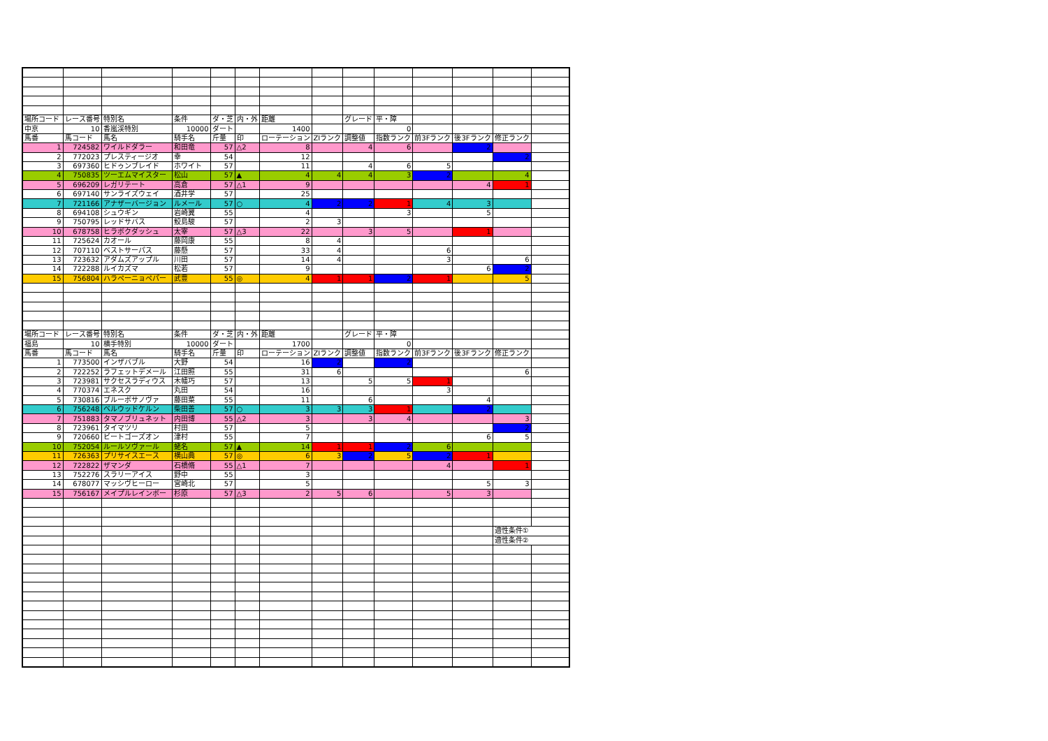| 場所コード | レース番号 | 特別名 | 条件 | ダ・芝 | 内・外 | 距離 | | グレード | 平・障 | | | | |
| 中京 | 10 | 香嵐渓特別 | 10000 | ダート | | 1400 | | | 0 | | | | |
| 馬番 | 馬コード | 馬名 | 騎手名 | 斤量 | 印 | ローテーション | ZIランク | 調整値 | 指数ランク | 前3Fランク | 後3Fランク | 修正ランク | |
| 1 | 724582 | ワイルドダラー | 和田竜 | 57 | △2 | 8 | | 4 | 6 | | 2 | | |
| 2 | 772023 | プレスティージオ | 幸 | 54 | | 12 | | | | | | 2 | |
| 3 | 697360 | ヒドゥンブレイド | ホワイト | 57 | | 11 | | 4 | 6 | 5 | | | |
| 4 | 750835 | ツーエムマイスター | 松山 | 57 | ▲ | 4 | 4 | 4 | 3 | 2 | | 4 | |
| 5 | 696209 | レガリテート | 高倉 | 57 | △1 | 9 | | | | | 4 | 1 | |
| 6 | 697140 | サンライズウェイ | 酒井学 | 57 | | 25 | | | | | | | |
| 7 | 721166 | アナザーバージョン | ルメール | 57 | ○ | 4 | 2 | 2 | 1 | 4 | 3 | | |
| 8 | 694108 | シュウギン | 岩崎翼 | 55 | | 4 | | | 3 | | 5 | | |
| 9 | 750795 | レッドサバス | 鮫島駿 | 57 | | 2 | 3 | | | | | | |
| 10 | 678758 | ヒラボクダッシュ | 太宰 | 57 | △3 | 22 | | 3 | 5 | | 1 | | |
| 11 | 725624 | カオール | 藤岡康 | 55 | | 8 | 4 | | | | | | |
| 12 | 707110 | ベストサーパス | 藤懸 | 57 | | 33 | 4 | | | 6 | | | |
| 13 | 723632 | アダムズアップル | 川田 | 57 | | 14 | 4 | | | 3 | | 6 | |
| 14 | 722288 | ルイカズマ | 松若 | 57 | | 9 | | | | | 6 | 2 | |
| 15 | 756804 | ハラペーニョペパー | 武豊 | 55 | ◎ | 4 | 1 | 1 | 2 | 1 | | 5 | |
| 場所コード | レース番号 | 特別名 | 条件 | ダ・芝 | 内・外 | 距離 | | グレード | 平・障 | | | | |
| 福島 | 10 | 横手特別 | 10000 | ダート | | 1700 | | | 0 | | | | |
| 馬番 | 馬コード | 馬名 | 騎手名 | 斤量 | 印 | ローテーション | ZIランク | 調整値 | 指数ランク | 前3Fランク | 後3Fランク | 修正ランク | |
| 1 | 773500 | インザバブル | 大野 | 54 | | 16 | 2 | | 2 | | | | |
| 2 | 722252 | ラフェットデメール | 江田照 | 55 | | 31 | 6 | | | | | 6 | |
| 3 | 723981 | サクセスラディウス | 木幡巧 | 57 | | 13 | | 5 | 5 | 1 | | | |
| 4 | 770374 | エネスク | 丸田 | 54 | | 16 | | | | 3 | | | |
| 5 | 730816 | ブルーボサノヴァ | 藤田菜 | 55 | | 11 | | 6 | | | 4 | | |
| 6 | 756248 | ベルウッドケルン | 柴田善 | 57 | ○ | 3 | 3 | 3 | 1 | | 2 | | |
| 7 | 751883 | タマノブリュネット | 内田博 | 55 | △2 | 3 | | 3 | 4 | | | 3 | |
| 8 | 723961 | タイマツリ | 村田 | 57 | | 5 | | | | | | 2 | |
| 9 | 720660 | ビートゴーズオン | 津村 | 55 | | 7 | | | | | 6 | 5 | |
| 10 | 752054 | ルールソヴァール | 蛯名 | 57 | ▲ | 14 | 1 | 1 | 2 | 6 | | | |
| 11 | 726363 | プリサイスエース | 横山典 | 57 | ◎ | 6 | 3 | 2 | 5 | 2 | 1 | | |
| 12 | 722822 | ザマンダ | 石橋脩 | 55 | △1 | 7 | | | | 4 | | 1 | |
| 13 | 752276 | スラリーアイス | 野中 | 55 | | 3 | | | | | | | |
| 14 | 678077 | マッシヴヒーロー | 宮崎北 | 57 | | 5 | | | | | 5 | 3 | |
| 15 | 756167 | メイプルレインボー | 杉原 | 57 | △3 | 2 | 5 | 6 | | 5 | 3 | | |
| | | | | | | | | | | | | 適性条件① | |
| | | | | | | | | | | | | 適性条件② | |